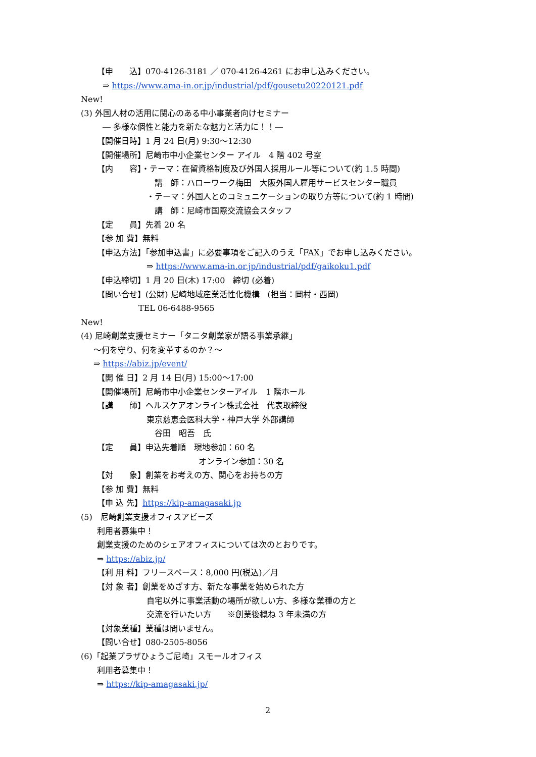【申　　込】070-4126-3181 ／ 070-4126-4261 にお申し込みください。
⇒ https://www.ama-in.or.jp/industrial/pdf/gousetu20220121.pdf
New!
(3) 外国人材の活用に関心のある中小事業者向けセミナー
― 多様な個性と能力を新たな魅力と活力に！！―
【開催日時】1 月 24 日(月) 9:30～12:30
【開催場所】尼崎市中小企業センター アイル　4 階 402 号室
【内　　容】・テーマ：在留資格制度及び外国人採用ルール等について(約 1.5 時間)
講　師：ハローワーク梅田　大阪外国人雇用サービスセンター職員
・テーマ：外国人とのコミュニケーションの取り方等について(約 1 時間)
講　師：尼崎市国際交流協会スタッフ
【定　　員】先着 20 名
【参 加 費】無料
【申込方法】「参加申込書」に必要事項をご記入のうえ「FAX」でお申し込みください。
⇒ https://www.ama-in.or.jp/industrial/pdf/gaikoku1.pdf
【申込締切】1 月 20 日(木) 17:00　締切 (必着)
【問い合せ】(公財) 尼崎地域産業活性化機構　(担当：岡村・西岡)
TEL 06-6488-9565
New!
(4) 尼崎創業支援セミナー「タニタ創業家が語る事業承継」
～何を守り、何を変革するのか？～
⇒ https://abiz.jp/event/
【開 催 日】2 月 14 日(月) 15:00～17:00
【開催場所】尼崎市中小企業センターアイル　1 階ホール
【講　　師】ヘルスケアオンライン株式会社　代表取締役
東京慈恵会医科大学・神戸大学 外部講師
谷田　昭吾　氏
【定　　員】申込先着順　現地参加：60 名
オンライン参加：30 名
【対　　象】創業をお考えの方、関心をお持ちの方
【参 加 費】無料
【申 込 先】https://kip-amagasaki.jp
(5)　尼崎創業支援オフィスアビーズ
利用者募集中！
創業支援のためのシェアオフィスについては次のとおりです。
⇒ https://abiz.jp/
【利 用 料】フリースペース：8,000 円(税込)／月
【対 象 者】創業をめざす方、新たな事業を始められた方
自宅以外に事業活動の場所が欲しい方、多様な業種の方と
交流を行いたい方　　※創業後概ね 3 年未満の方
【対象業種】業種は問いません。
【問い合せ】080-2505-8056
(6)「起業プラザひょうご尼崎」スモールオフィス
利用者募集中！
⇒ https://kip-amagasaki.jp/
2